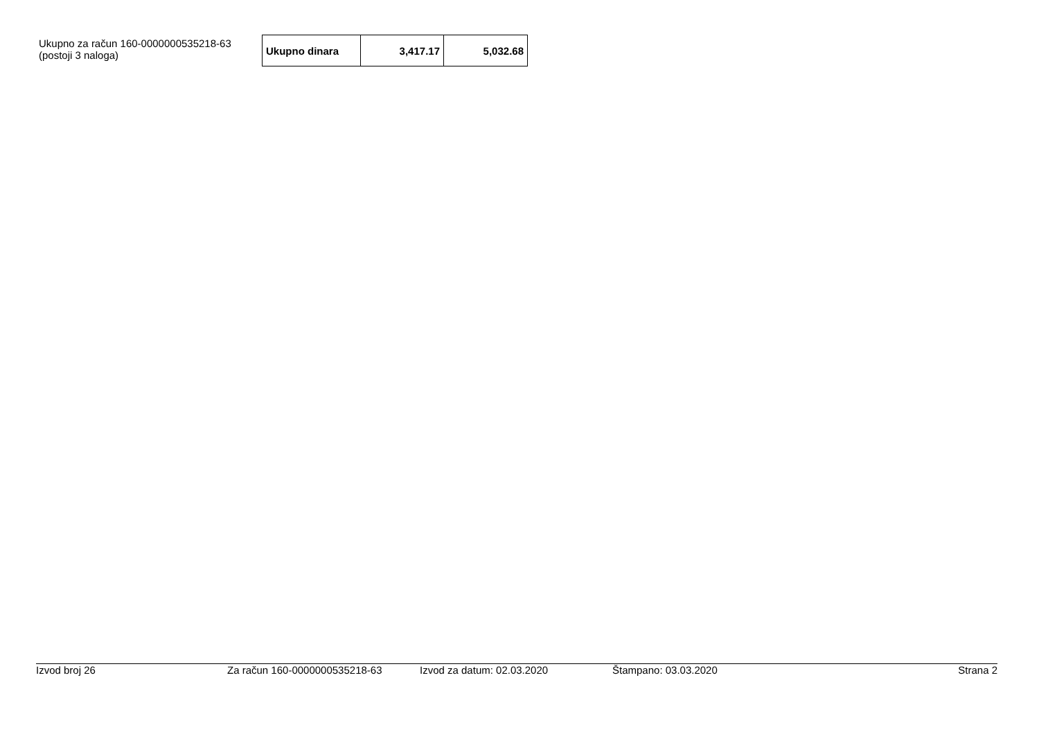Ukupno za račun 160-0000000535218-63
(postoji 3 naloga)
| Ukupno dinara | 3,417.17 | 5,032.68 |
Izvod broj 26 Za račun 160-0000000535218-63 Izvod za datum: 02.03.2020 Štampano: 03.03.2020 Strana 2